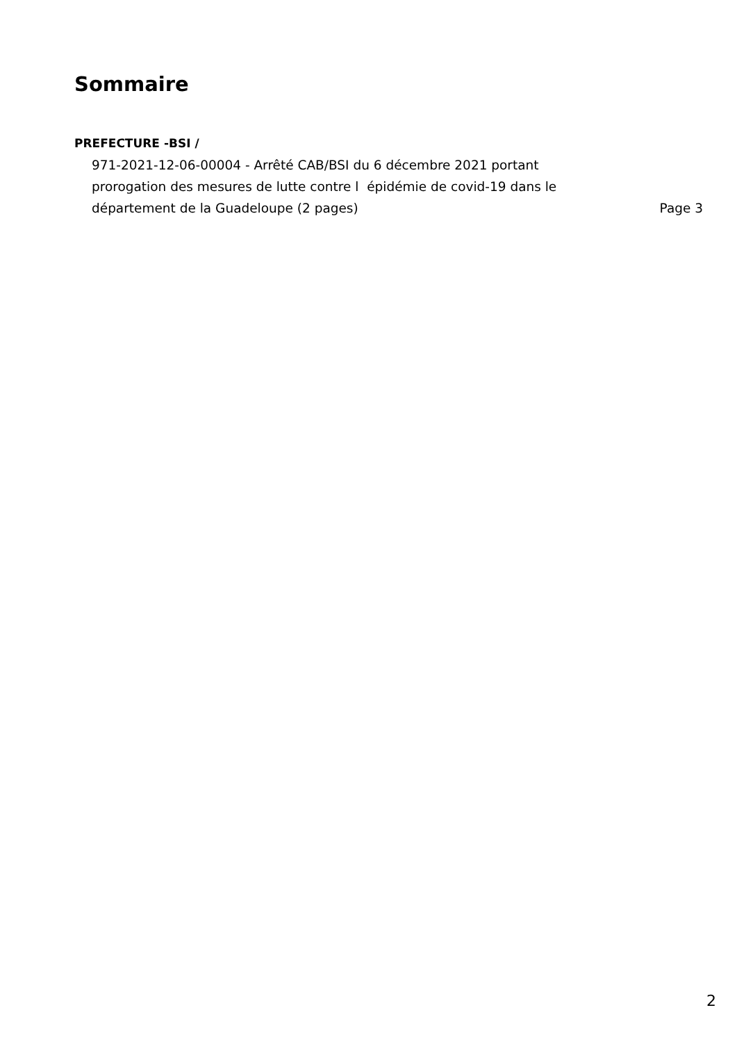Sommaire
PREFECTURE -BSI /
971-2021-12-06-00004 - Arrêté CAB/BSI du 6 décembre 2021 portant
prorogation des mesures de lutte contre l épidémie de covid-19 dans le
département de la Guadeloupe (2 pages)
Page 3
2